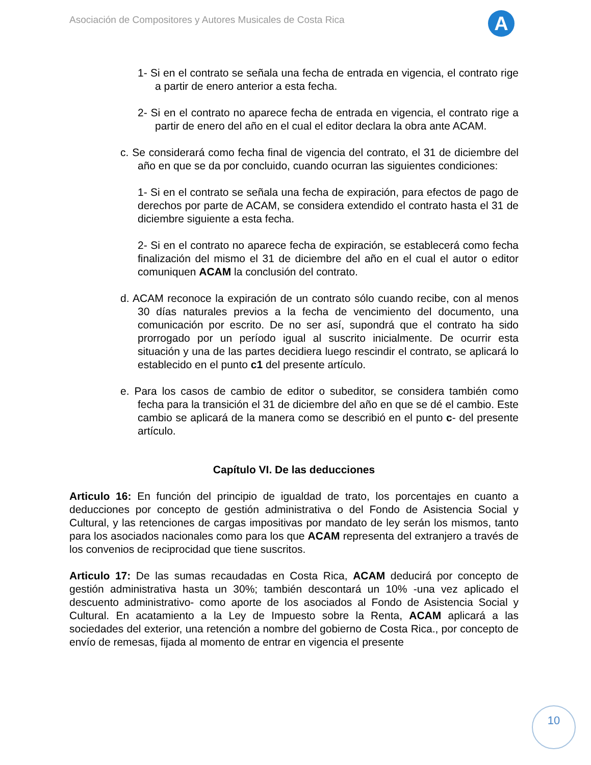Asociación de Compositores y Autores Musicales de Costa Rica
A
1- Si en el contrato se señala una fecha de entrada en vigencia, el contrato rige a partir de enero anterior a esta fecha.
2- Si en el contrato no aparece fecha de entrada en vigencia, el contrato rige a partir de enero del año en el cual el editor declara la obra ante ACAM.
c. Se considerará como fecha final de vigencia del contrato, el 31 de diciembre del año en que se da por concluido, cuando ocurran las siguientes condiciones:
1- Si en el contrato se señala una fecha de expiración, para efectos de pago de derechos por parte de ACAM, se considera extendido el contrato hasta el 31 de diciembre siguiente a esta fecha.
2- Si en el contrato no aparece fecha de expiración, se establecerá como fecha finalización del mismo el 31 de diciembre del año en el cual el autor o editor comuniquen ACAM la conclusión del contrato.
d. ACAM reconoce la expiración de un contrato sólo cuando recibe, con al menos 30 días naturales previos a la fecha de vencimiento del documento, una comunicación por escrito. De no ser así, supondrá que el contrato ha sido prorrogado por un período igual al suscrito inicialmente. De ocurrir esta situación y una de las partes decidiera luego rescindir el contrato, se aplicará lo establecido en el punto c1 del presente artículo.
e. Para los casos de cambio de editor o subeditor, se considera también como fecha para la transición el 31 de diciembre del año en que se dé el cambio. Este cambio se aplicará de la manera como se describió en el punto c- del presente artículo.
Capítulo VI. De las deducciones
Articulo 16: En función del principio de igualdad de trato, los porcentajes en cuanto a deducciones por concepto de gestión administrativa o del Fondo de Asistencia Social y Cultural, y las retenciones de cargas impositivas por mandato de ley serán los mismos, tanto para los asociados nacionales como para los que ACAM representa del extranjero a través de los convenios de reciprocidad que tiene suscritos.
Articulo 17: De las sumas recaudadas en Costa Rica, ACAM deducirá por concepto de gestión administrativa hasta un 30%; también descontará un 10% -una vez aplicado el descuento administrativo- como aporte de los asociados al Fondo de Asistencia Social y Cultural. En acatamiento a la Ley de Impuesto sobre la Renta, ACAM aplicará a las sociedades del exterior, una retención a nombre del gobierno de Costa Rica., por concepto de envío de remesas, fijada al momento de entrar en vigencia el presente
10